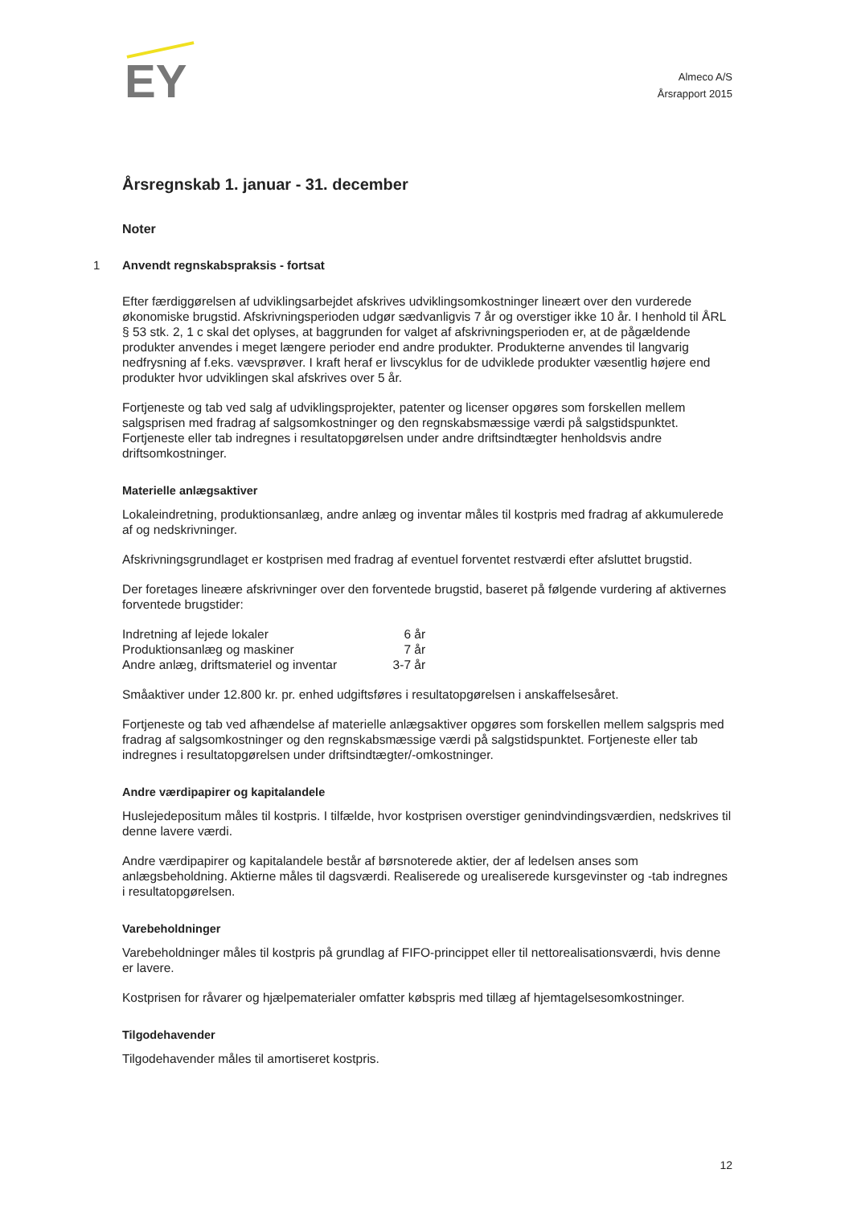EY
Almeco A/S
Årsrapport 2015
Årsregnskab 1. januar - 31. december
Noter
1 Anvendt regnskabspraksis - fortsat
Efter færdiggørelsen af udviklingsarbejdet afskrives udviklingsomkostninger lineært over den vurderede økonomiske brugstid. Afskrivningsperioden udgør sædvanligvis 7 år og overstiger ikke 10 år. I henhold til ÅRL § 53 stk. 2, 1 c skal det oplyses, at baggrunden for valget af afskrivningsperioden er, at de pågældende produkter anvendes i meget længere perioder end andre produkter. Produkterne anvendes til langvarig nedfrysning af f.eks. vævsprøver. I kraft heraf er livscyklus for de udviklede produkter væsentlig højere end produkter hvor udviklingen skal afskrives over 5 år.
Fortjeneste og tab ved salg af udviklingsprojekter, patenter og licenser opgøres som forskellen mellem salgsprisen med fradrag af salgsomkostninger og den regnskabsmæssige værdi på salgstidspunktet. Fortjeneste eller tab indregnes i resultatopgørelsen under andre driftsindtægter henholdsvis andre driftsomkostninger.
Materielle anlægsaktiver
Lokaleindretning, produktionsanlæg, andre anlæg og inventar måles til kostpris med fradrag af akkumulerede af og nedskrivninger.
Afskrivningsgrundlaget er kostprisen med fradrag af eventuel forventet restværdi efter afsluttet brugstid.
Der foretages lineære afskrivninger over den forventede brugstid, baseret på følgende vurdering af aktivernes forventede brugstider:
| Indretning af lejede lokaler | 6 år |
| Produktionsanlæg og maskiner | 7 år |
| Andre anlæg, driftsmateriel og inventar | 3-7 år |
Småaktiver under 12.800 kr. pr. enhed udgiftsføres i resultatopgørelsen i anskaffelsesåret.
Fortjeneste og tab ved afhændelse af materielle anlægsaktiver opgøres som forskellen mellem salgspris med fradrag af salgsomkostninger og den regnskabsmæssige værdi på salgstidspunktet. Fortjeneste eller tab indregnes i resultatopgørelsen under driftsindtægter/-omkostninger.
Andre værdipapirer og kapitalandele
Huslejedepositum måles til kostpris. I tilfælde, hvor kostprisen overstiger genindvindingsværdien, nedskrives til denne lavere værdi.
Andre værdipapirer og kapitalandele består af børsnoterede aktier, der af ledelsen anses som anlægsbeholdning. Aktierne måles til dagsværdi. Realiserede og urealiserede kursgevinster og -tab indregnes i resultatopgørelsen.
Varebeholdninger
Varebeholdninger måles til kostpris på grundlag af FIFO-princippet eller til nettorealisationsværdi, hvis denne er lavere.
Kostprisen for råvarer og hjælpematerialer omfatter købspris med tillæg af hjemtagelsesomkostninger.
Tilgodehavender
Tilgodehavender måles til amortiseret kostpris.
12